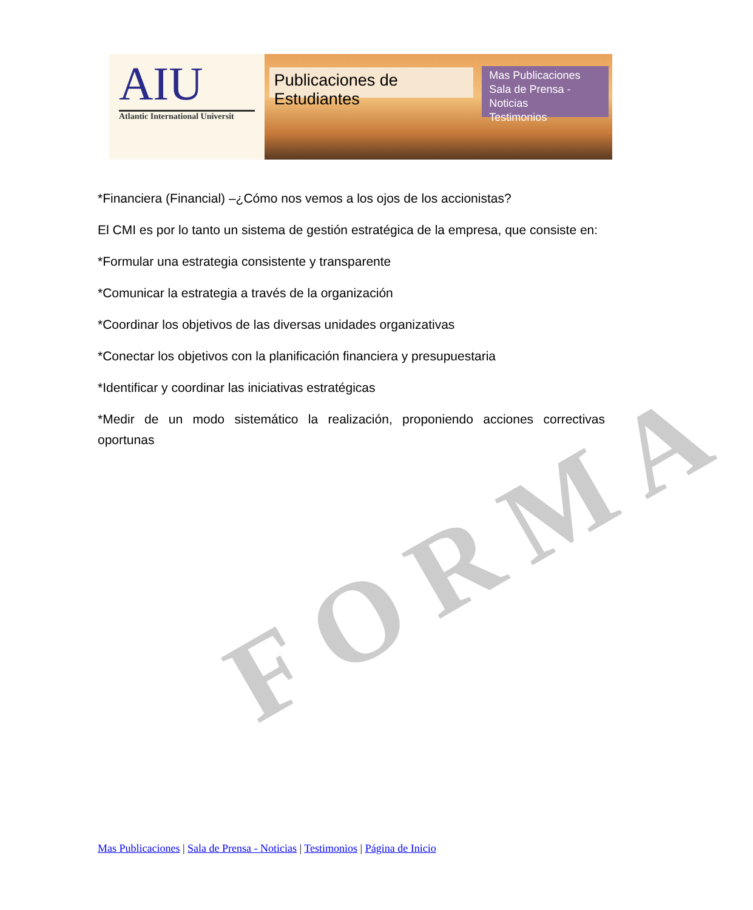FORMA
AIU
Atlantic International Universit
Publicaciones de Estudiantes
Mas Publicaciones
Sala de Prensa - Noticias
Testimonios
*Financiera (Financial) –¿Cómo nos vemos a los ojos de los accionistas?
El CMI es por lo tanto un sistema de gestión estratégica de la empresa, que consiste en:
*Formular una estrategia consistente y transparente
*Comunicar la estrategia a través de la organización
*Coordinar los objetivos de las diversas unidades organizativas
*Conectar los objetivos con la planificación financiera y presupuestaria
*Identificar y coordinar las iniciativas estratégicas
*Medir de un modo sistemático la realización, proponiendo acciones correctivas oportunas
Mas Publicaciones | Sala de Prensa - Noticias | Testimonios | Página de Inicio